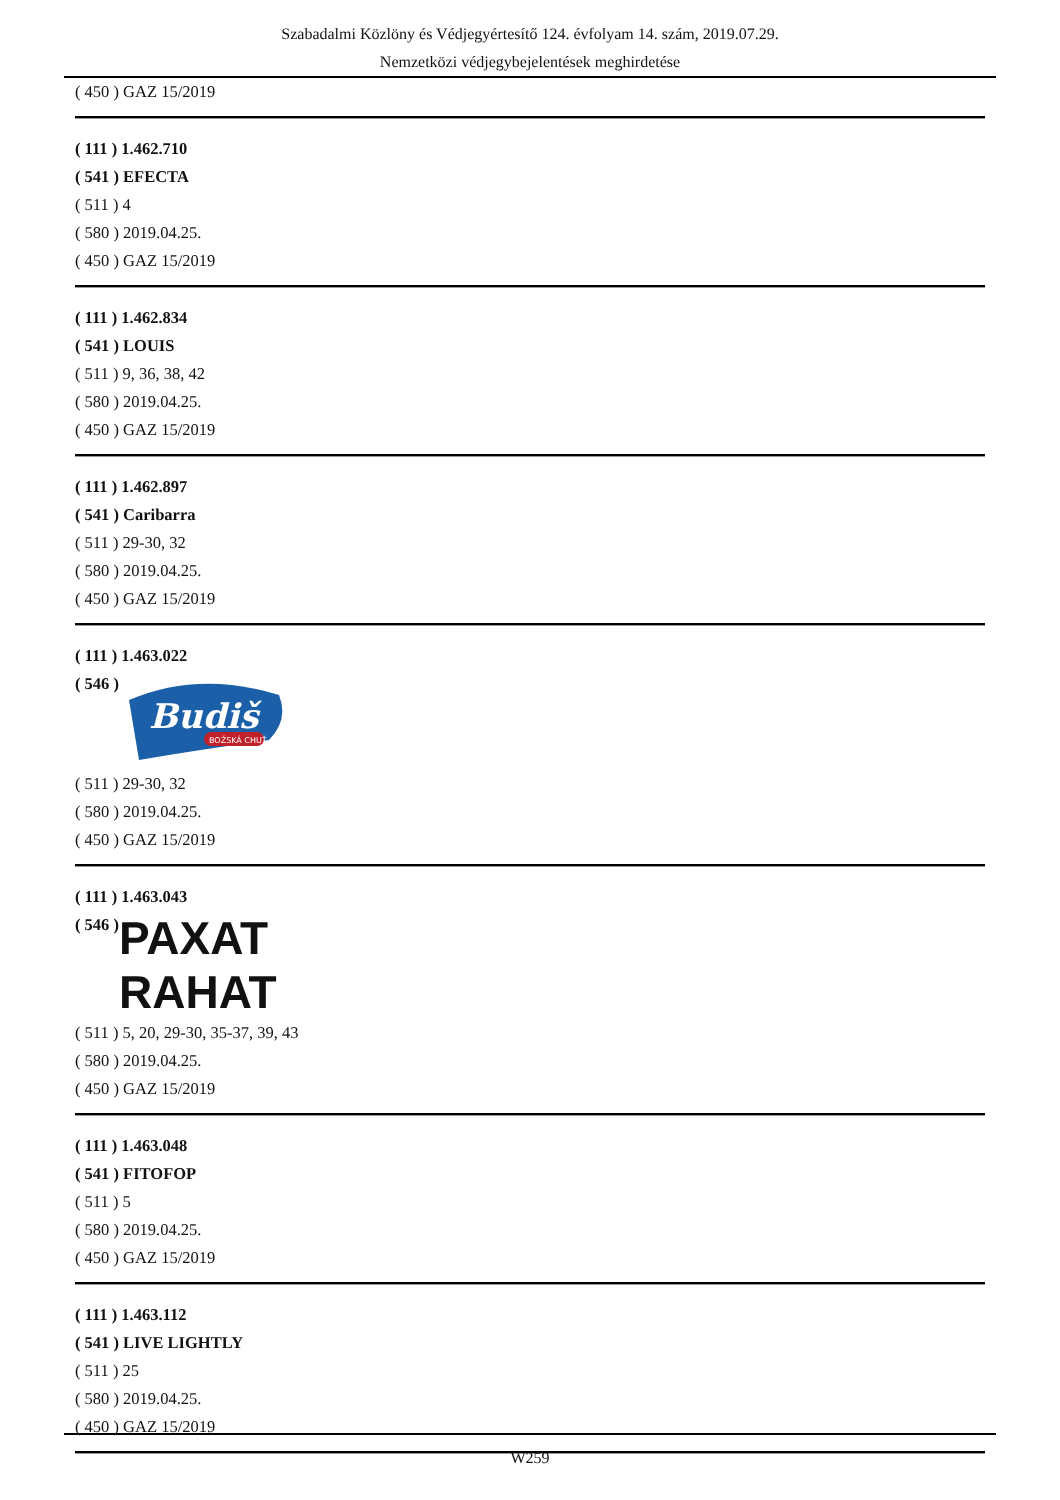Szabadalmi Közlöny és Védjegyértesítő 124. évfolyam 14. szám, 2019.07.29.
Nemzetközi védjegybejelentések meghirdetése
( 450 ) GAZ 15/2019
( 111 ) 1.462.710
( 541 ) EFECTA
( 511 ) 4
( 580 ) 2019.04.25.
( 450 ) GAZ 15/2019
( 111 ) 1.462.834
( 541 ) LOUIS
( 511 ) 9, 36, 38, 42
( 580 ) 2019.04.25.
( 450 ) GAZ 15/2019
( 111 ) 1.462.897
( 541 ) Caribarra
( 511 ) 29-30, 32
( 580 ) 2019.04.25.
( 450 ) GAZ 15/2019
( 111 ) 1.463.022
( 546 )
Budiš
BOŽSKÁ CHUŤ
( 511 ) 29-30, 32
( 580 ) 2019.04.25.
( 450 ) GAZ 15/2019
( 111 ) 1.463.043
( 546 )
PAXAT
RAHAT
( 511 ) 5, 20, 29-30, 35-37, 39, 43
( 580 ) 2019.04.25.
( 450 ) GAZ 15/2019
( 111 ) 1.463.048
( 541 ) FITOFOP
( 511 ) 5
( 580 ) 2019.04.25.
( 450 ) GAZ 15/2019
( 111 ) 1.463.112
( 541 ) LIVE LIGHTLY
( 511 ) 25
( 580 ) 2019.04.25.
( 450 ) GAZ 15/2019
W259